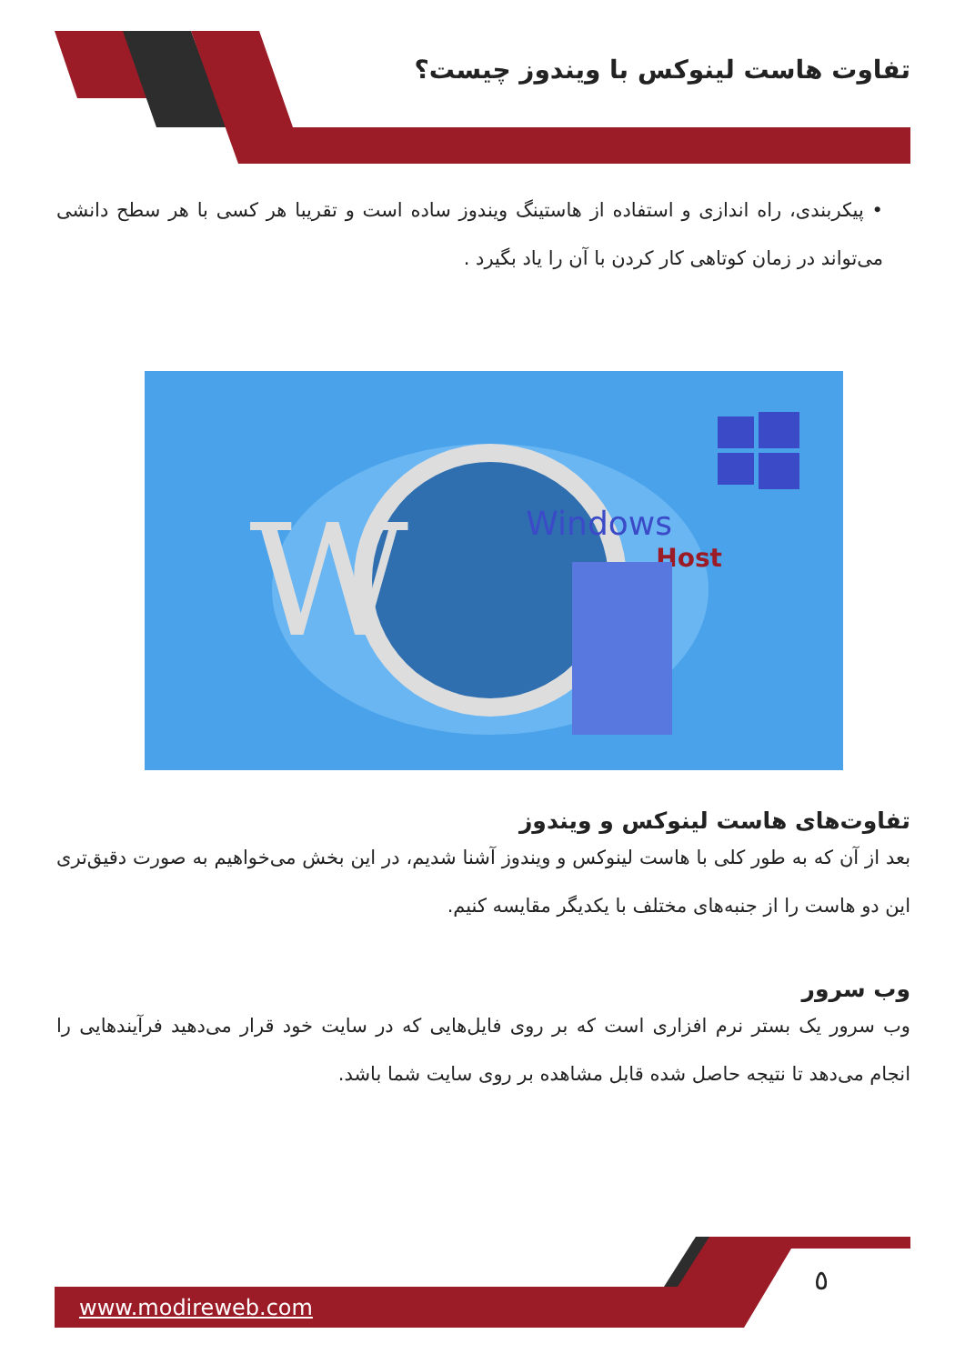تفاوت هاست لینوکس با ویندوز چیست؟
• پیکربندی، راه اندازی و استفاده از هاستینگ ویندوز ساده است و تقریبا هر کسی با هر سطح دانشی می‌تواند در زمان کوتاهی کار کردن با آن را یاد بگیرد .
W
Windows
Host
تفاوت‌های هاست لینوکس و ویندوز
بعد از آن که به طور کلی با هاست لینوکس و ویندوز آشنا شدیم، در این بخش می‌خواهیم به صورت دقیق‌تری این دو هاست را از جنبه‌های مختلف با یکدیگر مقایسه کنیم.
وب سرور
وب سرور یک بستر نرم افزاری است که بر روی فایل‌هایی که در سایت خود قرار می‌دهید فرآیندهایی را انجام می‌دهد تا نتیجه حاصل شده قابل مشاهده بر روی سایت شما باشد.
٥
www.modireweb.com